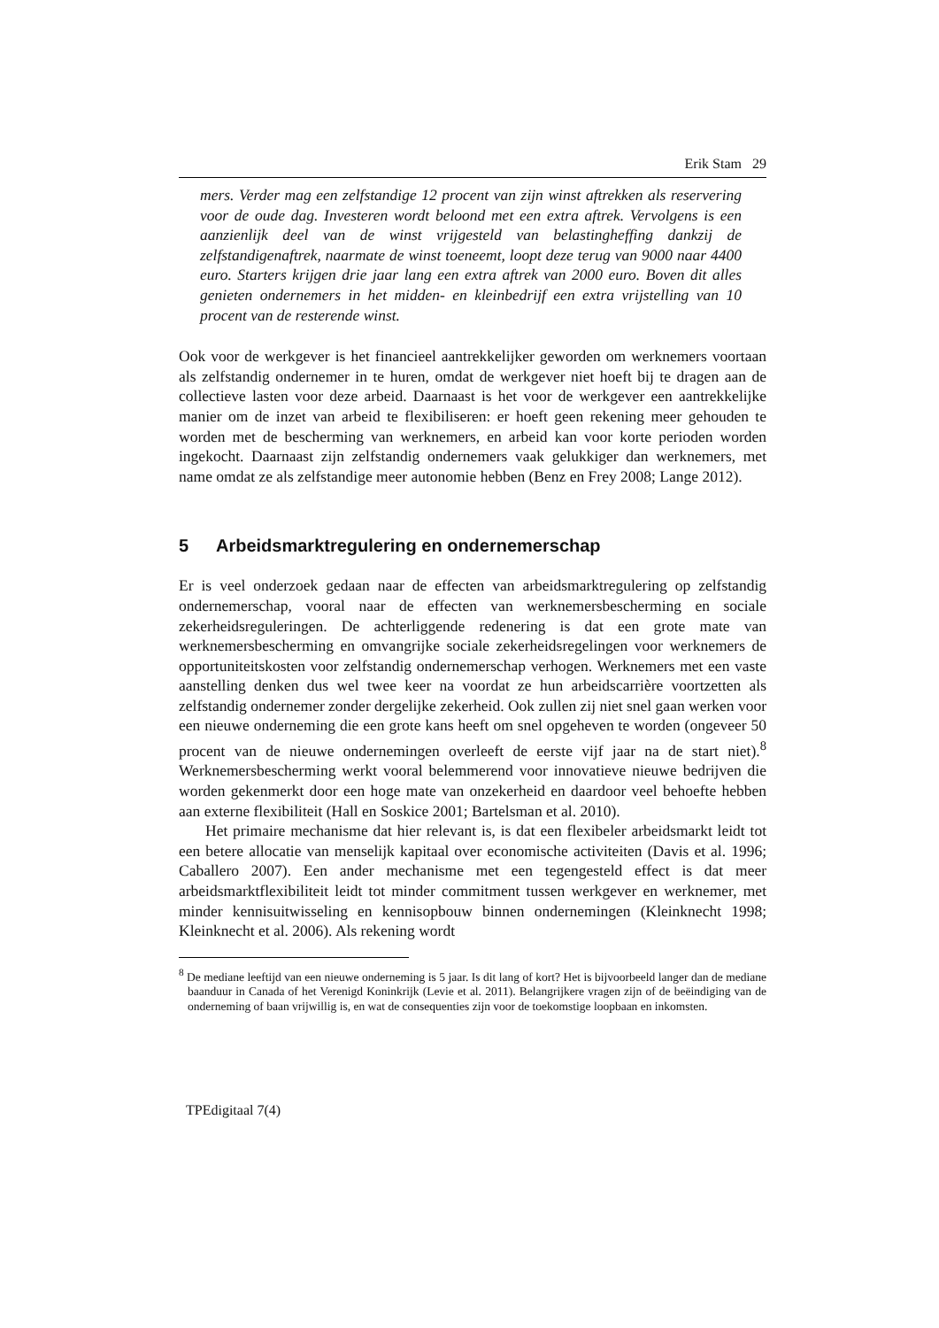Erik Stam 29
mers. Verder mag een zelfstandige 12 procent van zijn winst aftrekken als reservering voor de oude dag. Investeren wordt beloond met een extra aftrek. Vervolgens is een aanzienlijk deel van de winst vrijgesteld van belastingheffing dankzij de zelfstandigenaftrek, naarmate de winst toeneemt, loopt deze terug van 9000 naar 4400 euro. Starters krijgen drie jaar lang een extra aftrek van 2000 euro. Boven dit alles genieten ondernemers in het midden- en kleinbedrijf een extra vrijstelling van 10 procent van de resterende winst.
Ook voor de werkgever is het financieel aantrekkelijker geworden om werknemers voortaan als zelfstandig ondernemer in te huren, omdat de werkgever niet hoeft bij te dragen aan de collectieve lasten voor deze arbeid. Daarnaast is het voor de werkgever een aantrekkelijke manier om de inzet van arbeid te flexibiliseren: er hoeft geen rekening meer gehouden te worden met de bescherming van werknemers, en arbeid kan voor korte perioden worden ingekocht. Daarnaast zijn zelfstandig ondernemers vaak gelukkiger dan werknemers, met name omdat ze als zelfstandige meer autonomie hebben (Benz en Frey 2008; Lange 2012).
5 Arbeidsmarktregulering en ondernemerschap
Er is veel onderzoek gedaan naar de effecten van arbeidsmarktregulering op zelfstandig ondernemerschap, vooral naar de effecten van werknemersbescherming en sociale zekerheidsreguleringen. De achterliggende redenering is dat een grote mate van werknemersbescherming en omvangrijke sociale zekerheidsregelingen voor werknemers de opportuniteitskosten voor zelfstandig ondernemerschap verhogen. Werknemers met een vaste aanstelling denken dus wel twee keer na voordat ze hun arbeidscarrière voortzetten als zelfstandig ondernemer zonder dergelijke zekerheid. Ook zullen zij niet snel gaan werken voor een nieuwe onderneming die een grote kans heeft om snel opgeheven te worden (ongeveer 50 procent van de nieuwe ondernemingen overleeft de eerste vijf jaar na de start niet).<sup>8</sup> Werknemersbescherming werkt vooral belemmerend voor innovatieve nieuwe bedrijven die worden gekenmerkt door een hoge mate van onzekerheid en daardoor veel behoefte hebben aan externe flexibiliteit (Hall en Soskice 2001; Bartelsman et al. 2010).
Het primaire mechanisme dat hier relevant is, is dat een flexibeler arbeidsmarkt leidt tot een betere allocatie van menselijk kapitaal over economische activiteiten (Davis et al. 1996; Caballero 2007). Een ander mechanisme met een tegengesteld effect is dat meer arbeidsmarktflexibiliteit leidt tot minder commitment tussen werkgever en werknemer, met minder kennisuitwisseling en kennisopbouw binnen ondernemingen (Kleinknecht 1998; Kleinknecht et al. 2006). Als rekening wordt
<sup>8</sup> De mediane leeftijd van een nieuwe onderneming is 5 jaar. Is dit lang of kort? Het is bijvoorbeeld langer dan de mediane baanduur in Canada of het Verenigd Koninkrijk (Levie et al. 2011). Belangrijkere vragen zijn of de beëindiging van de onderneming of baan vrijwillig is, en wat de consequenties zijn voor de toekomstige loopbaan en inkomsten.
TPEdigitaal 7(4)